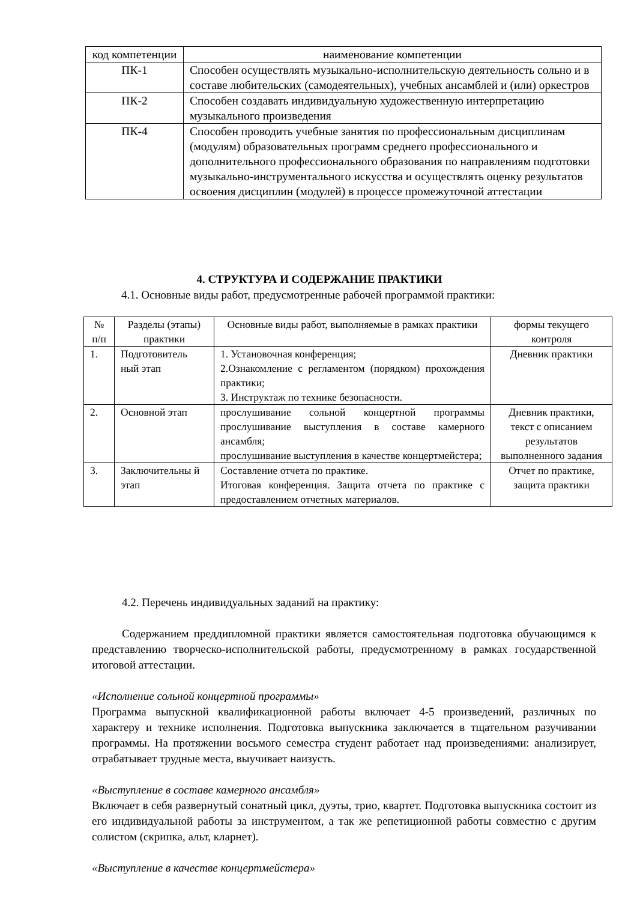| код компетенции | наименование компетенции |
| --- | --- |
| ПК-1 | Способен осуществлять музыкально-исполнительскую деятельность сольно и в составе любительских (самодеятельных), учебных ансамблей и (или) оркестров |
| ПК-2 | Способен создавать индивидуальную художественную интерпретацию музыкального произведения |
| ПК-4 | Способен проводить учебные занятия по профессиональным дисциплинам (модулям) образовательных программ среднего профессионального и дополнительного профессионального образования по направлениям подготовки музыкально-инструментального искусства и осуществлять оценку результатов освоения дисциплин (модулей) в процессе промежуточной аттестации |
4. СТРУКТУРА И СОДЕРЖАНИЕ ПРАКТИКИ
4.1. Основные виды работ, предусмотренные рабочей программой практики:
| № п/п | Разделы (этапы) практики | Основные виды работ, выполняемые в рамках практики | формы текущего контроля |
| --- | --- | --- | --- |
| 1. | Подготовитель ный этап | 1. Установочная конференция; 2.Ознакомление с регламентом (порядком) прохождения практики; 3. Инструктаж по технике безопасности. | Дневник практики |
| 2. | Основной этап | прослушивание сольной концертной программы прослушивание выступления в составе камерного ансамбля; прослушивание выступления в качестве концертмейстера; | Дневник практики, текст с описанием результатов выполненного задания |
| 3. | Заключительны й этап | Составление отчета по практике. Итоговая конференция. Защита отчета по практике с предоставлением отчетных материалов. | Отчет по практике, защита практики |
4.2. Перечень индивидуальных заданий на практику:
Содержанием преддипломной практики является самостоятельная подготовка обучающимся к представлению творческо-исполнительской работы, предусмотренному в рамках государственной итоговой аттестации.
«Исполнение сольной концертной программы»
Программа выпускной квалификационной работы включает 4-5 произведений, различных по характеру и технике исполнения. Подготовка выпускника заключается в тщательном разучивании программы. На протяжении восьмого семестра студент работает над произведениями: анализирует, отрабатывает трудные места, выучивает наизусть.
«Выступление в составе камерного ансамбля»
Включает в себя развернутый сонатный цикл, дуэты, трио, квартет. Подготовка выпускника состоит из его индивидуальной работы за инструментом, а так же репетиционной работы совместно с другим солистом (скрипка, альт, кларнет).
«Выступление в качестве концертмейстера»